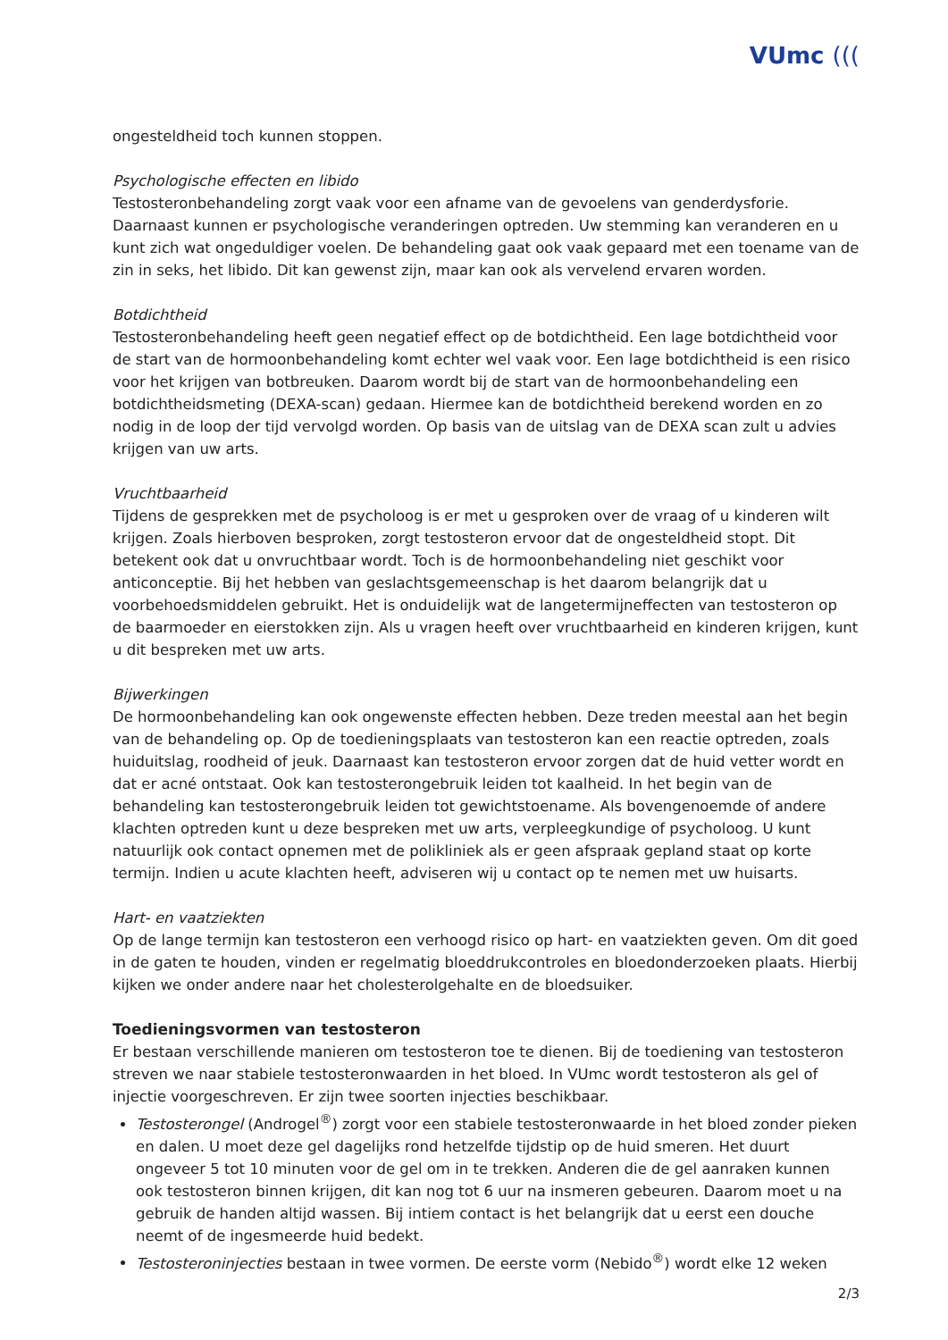VUmc (((
ongesteldheid toch kunnen stoppen.
Psychologische effecten en libido
Testosteronbehandeling zorgt vaak voor een afname van de gevoelens van genderdysforie. Daarnaast kunnen er psychologische veranderingen optreden. Uw stemming kan veranderen en u kunt zich wat ongeduldiger voelen. De behandeling gaat ook vaak gepaard met een toename van de zin in seks, het libido. Dit kan gewenst zijn, maar kan ook als vervelend ervaren worden.
Botdichtheid
Testosteronbehandeling heeft geen negatief effect op de botdichtheid. Een lage botdichtheid voor de start van de hormoonbehandeling komt echter wel vaak voor. Een lage botdichtheid is een risico voor het krijgen van botbreuken. Daarom wordt bij de start van de hormoonbehandeling een botdichtheidsmeting (DEXA-scan) gedaan. Hiermee kan de botdichtheid berekend worden en zo nodig in de loop der tijd vervolgd worden. Op basis van de uitslag van de DEXA scan zult u advies krijgen van uw arts.
Vruchtbaarheid
Tijdens de gesprekken met de psycholoog is er met u gesproken over de vraag of u kinderen wilt krijgen. Zoals hierboven besproken, zorgt testosteron ervoor dat de ongesteldheid stopt. Dit betekent ook dat u onvruchtbaar wordt. Toch is de hormoonbehandeling niet geschikt voor anticonceptie. Bij het hebben van geslachtsgemeenschap is het daarom belangrijk dat u voorbehoedsmiddelen gebruikt. Het is onduidelijk wat de langetermijneffecten van testosteron op de baarmoeder en eierstokken zijn. Als u vragen heeft over vruchtbaarheid en kinderen krijgen, kunt u dit bespreken met uw arts.
Bijwerkingen
De hormoonbehandeling kan ook ongewenste effecten hebben. Deze treden meestal aan het begin van de behandeling op. Op de toedieningsplaats van testosteron kan een reactie optreden, zoals huiduitslag, roodheid of jeuk. Daarnaast kan testosteron ervoor zorgen dat de huid vetter wordt en dat er acné ontstaat. Ook kan testosterongebruik leiden tot kaalheid. In het begin van de behandeling kan testosterongebruik leiden tot gewichtstoename. Als bovengenoemde of andere klachten optreden kunt u deze bespreken met uw arts, verpleegkundige of psycholoog. U kunt natuurlijk ook contact opnemen met de polikliniek als er geen afspraak gepland staat op korte termijn. Indien u acute klachten heeft, adviseren wij u contact op te nemen met uw huisarts.
Hart- en vaatziekten
Op de lange termijn kan testosteron een verhoogd risico op hart- en vaatziekten geven. Om dit goed in de gaten te houden, vinden er regelmatig bloeddrukcontroles en bloedonderzoeken plaats. Hierbij kijken we onder andere naar het cholesterolgehalte en de bloedsuiker.
Toedieningsvormen van testosteron
Er bestaan verschillende manieren om testosteron toe te dienen. Bij de toediening van testosteron streven we naar stabiele testosteronwaarden in het bloed. In VUmc wordt testosteron als gel of injectie voorgeschreven. Er zijn twee soorten injecties beschikbaar.
Testosterongel (Androgel<sup>®</sup>) zorgt voor een stabiele testosteronwaarde in het bloed zonder pieken en dalen. U moet deze gel dagelijks rond hetzelfde tijdstip op de huid smeren. Het duurt ongeveer 5 tot 10 minuten voor de gel om in te trekken. Anderen die de gel aanraken kunnen ook testosteron binnen krijgen, dit kan nog tot 6 uur na insmeren gebeuren. Daarom moet u na gebruik de handen altijd wassen. Bij intiem contact is het belangrijk dat u eerst een douche neemt of de ingesmeerde huid bedekt.
Testosteroninjecties bestaan in twee vormen. De eerste vorm (Nebido<sup>®</sup>) wordt elke 12 weken
2/3